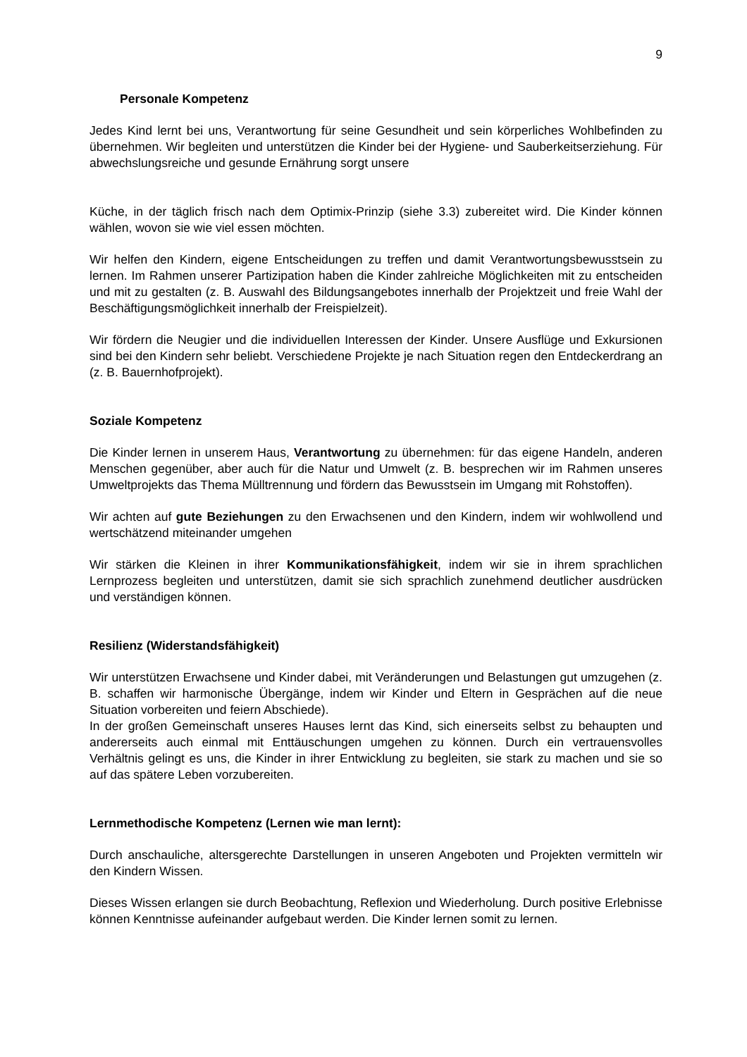9
Personale Kompetenz
Jedes Kind lernt bei uns, Verantwortung für seine Gesundheit und sein körperliches Wohlbefinden zu übernehmen. Wir begleiten und unterstützen die Kinder bei der Hygiene- und Sauberkeitserziehung. Für abwechslungsreiche und gesunde Ernährung sorgt unsere
Küche, in der täglich frisch nach dem Optimix-Prinzip (siehe 3.3) zubereitet wird. Die Kinder können wählen, wovon sie wie viel essen möchten.
Wir helfen den Kindern, eigene Entscheidungen zu treffen und damit Verantwortungsbewusstsein zu lernen. Im Rahmen unserer Partizipation haben die Kinder zahlreiche Möglichkeiten mit zu entscheiden und mit zu gestalten (z. B. Auswahl des Bildungsangebotes innerhalb der Projektzeit und freie Wahl der Beschäftigungsmöglichkeit innerhalb der Freispielzeit).
Wir fördern die Neugier und die individuellen Interessen der Kinder. Unsere Ausflüge und Exkursionen sind bei den Kindern sehr beliebt. Verschiedene Projekte je nach Situation regen den Entdeckerdrang an (z. B. Bauernhofprojekt).
Soziale Kompetenz
Die Kinder lernen in unserem Haus, Verantwortung zu übernehmen: für das eigene Handeln, anderen Menschen gegenüber, aber auch für die Natur und Umwelt (z. B. besprechen wir im Rahmen unseres Umweltprojekts das Thema Mülltrennung und fördern das Bewusstsein im Umgang mit Rohstoffen).
Wir achten auf gute Beziehungen zu den Erwachsenen und den Kindern, indem wir wohlwollend und wertschätzend miteinander umgehen
Wir stärken die Kleinen in ihrer Kommunikationsfähigkeit, indem wir sie in ihrem sprachlichen Lernprozess begleiten und unterstützen, damit sie sich sprachlich zunehmend deutlicher ausdrücken und verständigen können.
Resilienz (Widerstandsfähigkeit)
Wir unterstützen Erwachsene und Kinder dabei, mit Veränderungen und Belastungen gut umzugehen (z. B. schaffen wir harmonische Übergänge, indem wir Kinder und Eltern in Gesprächen auf die neue Situation vorbereiten und feiern Abschiede).
In der großen Gemeinschaft unseres Hauses lernt das Kind, sich einerseits selbst zu behaupten und andererseits auch einmal mit Enttäuschungen umgehen zu können. Durch ein vertrauensvolles Verhältnis gelingt es uns, die Kinder in ihrer Entwicklung zu begleiten, sie stark zu machen und sie so auf das spätere Leben vorzubereiten.
Lernmethodische Kompetenz (Lernen wie man lernt):
Durch anschauliche, altersgerechte Darstellungen in unseren Angeboten und Projekten vermitteln wir den Kindern Wissen.
Dieses Wissen erlangen sie durch Beobachtung, Reflexion und Wiederholung. Durch positive Erlebnisse können Kenntnisse aufeinander aufgebaut werden. Die Kinder lernen somit zu lernen.